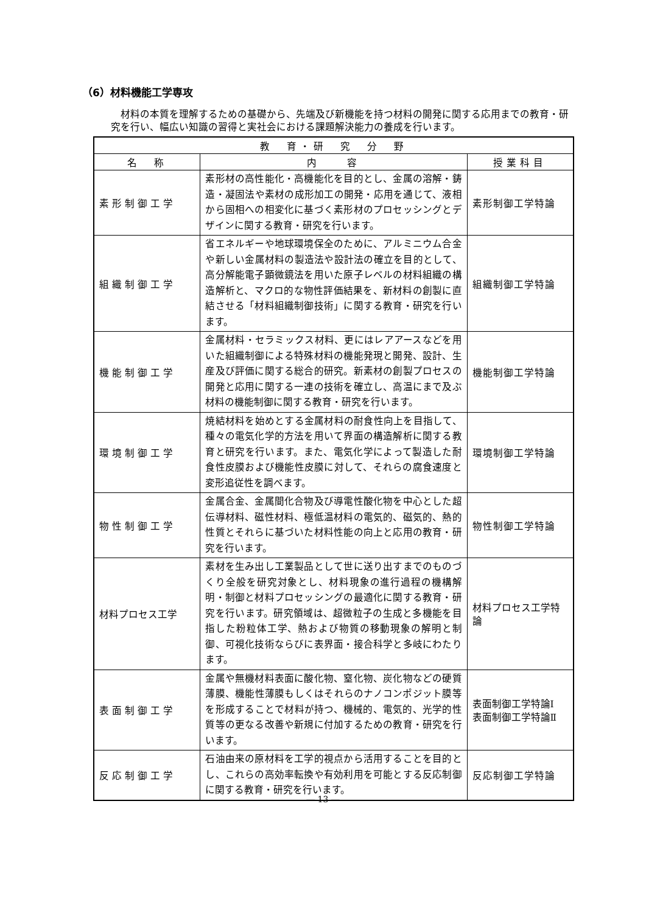（6）材料機能工学専攻
材料の本質を理解するための基礎から、先端及び新機能を持つ材料の開発に関する応用までの教育・研究を行い、幅広い知識の習得と実社会における課題解決能力の養成を行います。
| 教 育・研 究 分 野 | | |
| --- | --- | --- |
| 名 称 | 内 容 | 授業科目 |
| 素形制御工学 | 素形材の高性能化・高機能化を目的とし、金属の溶解・鋳造・凝固法や素材の成形加工の開発・応用を通じて、液相から固相への相変化に基づく素形材のプロセッシングとデザインに関する教育・研究を行います。 | 素形制御工学特論 |
| 組織制御工学 | 省エネルギーや地球環境保全のために、アルミニウム合金や新しい金属材料の製造法や設計法の確立を目的として、高分解能電子顕微鏡法を用いた原子レベルの材料組織の構造解析と、マクロ的な物性評価結果を、新材料の創製に直結させる「材料組織制御技術」に関する教育・研究を行います。 | 組織制御工学特論 |
| 機能制御工学 | 金属材料・セラミックス材料、更にはレアアースなどを用いた組織制御による特殊材料の機能発現と開発、設計、生産及び評価に関する総合的研究。新素材の創製プロセスの開発と応用に関する一連の技術を確立し、高温にまで及ぶ材料の機能制御に関する教育・研究を行います。 | 機能制御工学特論 |
| 環境制御工学 | 焼結材料を始めとする金属材料の耐食性向上を目指して、種々の電気化学的方法を用いて界面の構造解析に関する教育と研究を行います。また、電気化学によって製造した耐食性皮膜および機能性皮膜に対して、それらの腐食速度と変形追従性を調べます。 | 環境制御工学特論 |
| 物性制御工学 | 金属合金、金属間化合物及び導電性酸化物を中心とした超伝導材料、磁性材料、極低温材料の電気的、磁気的、熱的性質とそれらに基づいた材料性能の向上と応用の教育・研究を行います。 | 物性制御工学特論 |
| 材料プロセス工学 | 素材を生み出し工業製品として世に送り出すまでのものづくり全般を研究対象とし、材料現象の進行過程の機構解明・制御と材料プロセッシングの最適化に関する教育・研究を行います。研究領域は、超微粒子の生成と多機能を目指した粉粒体工学、熱および物質の移動現象の解明と制御、可視化技術ならびに表界面・接合科学と多岐にわたります。 | 材料プロセス工学特論 |
| 表面制御工学 | 金属や無機材料表面に酸化物、窒化物、炭化物などの硬質薄膜、機能性薄膜もしくはそれらのナノコンポジット膜等を形成することで材料が持つ、機械的、電気的、光学的性質等の更なる改善や新規に付加するための教育・研究を行います。 | 表面制御工学特論Ⅰ 表面制御工学特論Ⅱ |
| 反応制御工学 | 石油由来の原材料を工学的視点から活用することを目的とし、これらの高効率転換や有効利用を可能とする反応制御に関する教育・研究を行います。 | 反応制御工学特論 |
― 13 ―